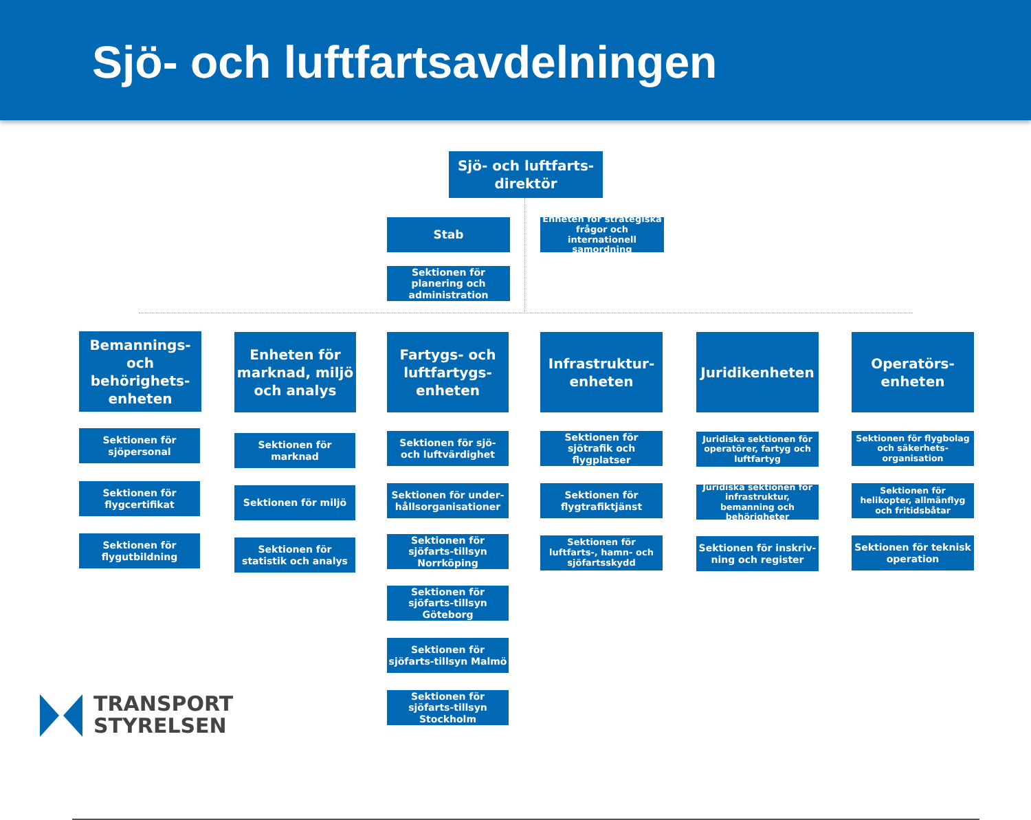Sjö- och luftfartsavdelningen
Sjö- och luftfarts-
direktör
Stab
Enheten för strategiska frågor och internationell samordning
Sektionen för planering och administration
Bemannings- och behörighets-enheten
Sektionen för sjöpersonal
Sektionen för flygcertifikat
Sektionen för flygutbildning
Enheten för marknad, miljö och analys
Sektionen för marknad
Sektionen för miljö
Sektionen för statistik och analys
Fartygs- och luftfartygs-enheten
Sektionen för sjö- och luftvärdighet
Sektionen för under-hållsorganisationer
Sektionen för sjöfarts-tillsyn Norrköping
Sektionen för sjöfarts-tillsyn Göteborg
Sektionen för sjöfarts-tillsyn Malmö
Sektionen för sjöfarts-tillsyn Stockholm
Infrastruktur-enheten
Sektionen för sjötrafik och flygplatser
Sektionen för flygtrafiktjänst
Sektionen för luftfarts-, hamn- och sjöfartsskydd
Juridikenheten
Juridiska sektionen för operatörer, fartyg och luftfartyg
Juridiska sektionen för infrastruktur, bemanning och behörigheter
Sektionen för inskriv-ning och register
Operatörs-enheten
Sektionen för flygbolag och säkerhets-organisation
Sektionen för helikopter, allmänflyg och fritidsbåtar
Sektionen för teknisk operation
TRANSPORT
STYRELSEN